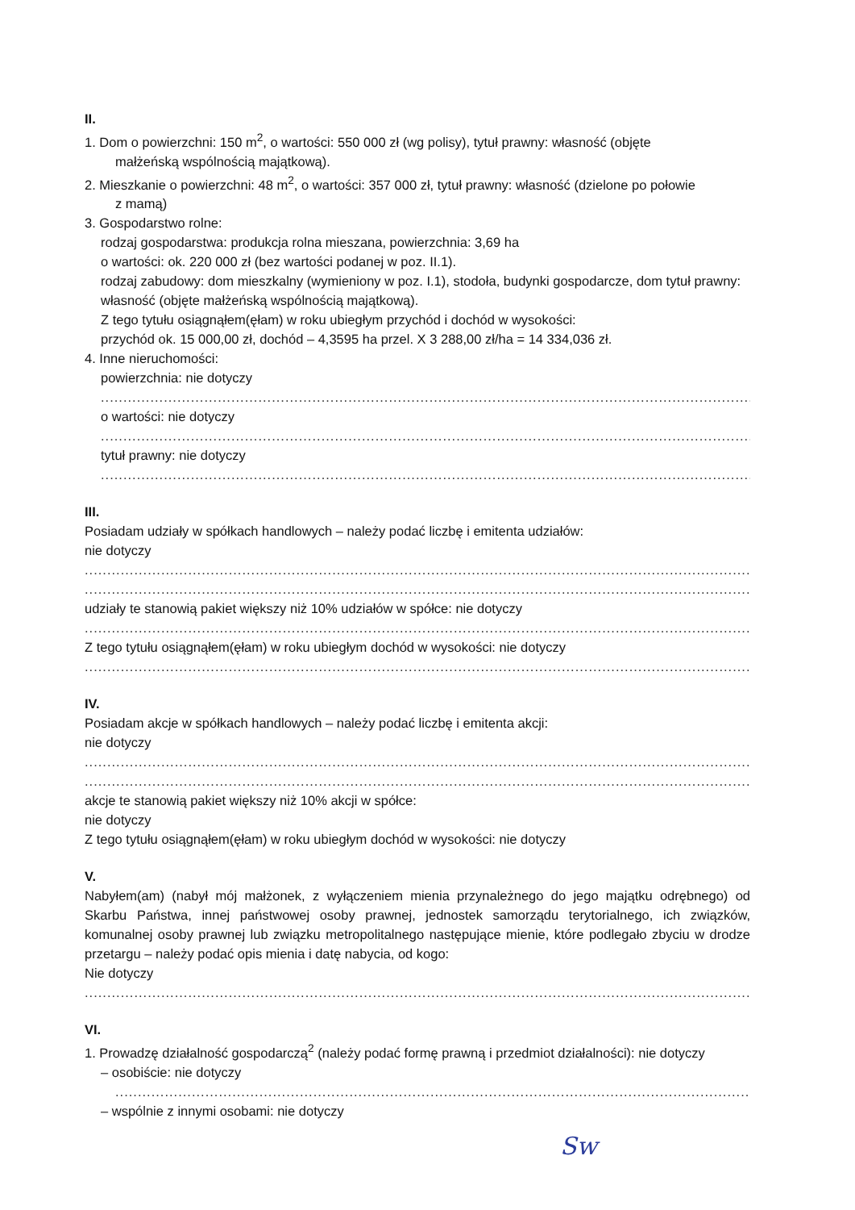II.
1. Dom o powierzchni: 150 m<sup>2</sup>, o wartości: 550 000 zł (wg polisy), tytuł prawny: własność (objęte
małżeńską wspólnością majątkową).
2. Mieszkanie o powierzchni: 48 m<sup>2</sup>, o wartości: 357 000 zł, tytuł prawny: własność (dzielone po połowie
z mamą)
3. Gospodarstwo rolne:
rodzaj gospodarstwa: produkcja rolna mieszana, powierzchnia: 3,69 ha
o wartości: ok. 220 000 zł (bez wartości podanej w poz. II.1).
rodzaj zabudowy: dom mieszkalny (wymieniony w poz. I.1), stodoła, budynki gospodarcze, dom tytuł prawny: własność (objęte małżeńską wspólnością majątkową).
Z tego tytułu osiągnąłem(ęłam) w roku ubiegłym przychód i dochód w wysokości:
przychód ok. 15 000,00 zł, dochód – 4,3595 ha przel. X 3 288,00 zł/ha = 14 334,036 zł.
4. Inne nieruchomości:
powierzchnia: nie dotyczy
....................................................................................................................................................................................
o wartości: nie dotyczy
....................................................................................................................................................................................
tytuł prawny: nie dotyczy
....................................................................................................................................................................................
III.
Posiadam udziały w spółkach handlowych – należy podać liczbę i emitenta udziałów:
nie dotyczy
....................................................................................................................................................................................
....................................................................................................................................................................................
udziały te stanowią pakiet większy niż 10% udziałów w spółce: nie dotyczy
....................................................................................................................................................................................
Z tego tytułu osiągnąłem(ęłam) w roku ubiegłym dochód w wysokości: nie dotyczy
....................................................................................................................................................................................
IV.
Posiadam akcje w spółkach handlowych – należy podać liczbę i emitenta akcji:
nie dotyczy
....................................................................................................................................................................................
....................................................................................................................................................................................
akcje te stanowią pakiet większy niż 10% akcji w spółce:
nie dotyczy
Z tego tytułu osiągnąłem(ęłam) w roku ubiegłym dochód w wysokości: nie dotyczy
V.
Nabyłem(am) (nabył mój małżonek, z wyłączeniem mienia przynależnego do jego majątku odrębnego) od Skarbu Państwa, innej państwowej osoby prawnej, jednostek samorządu terytorialnego, ich związków, komunalnej osoby prawnej lub związku metropolitalnego następujące mienie, które podlegało zbyciu w drodze przetargu – należy podać opis mienia i datę nabycia, od kogo:
Nie dotyczy
....................................................................................................................................................................................
VI.
1. Prowadzę działalność gospodarczą<sup>2</sup> (należy podać formę prawną i przedmiot działalności): nie dotyczy
– osobiście: nie dotyczy
....................................................................................................................................................................................
– wspólnie z innymi osobami: nie dotyczy
Sw